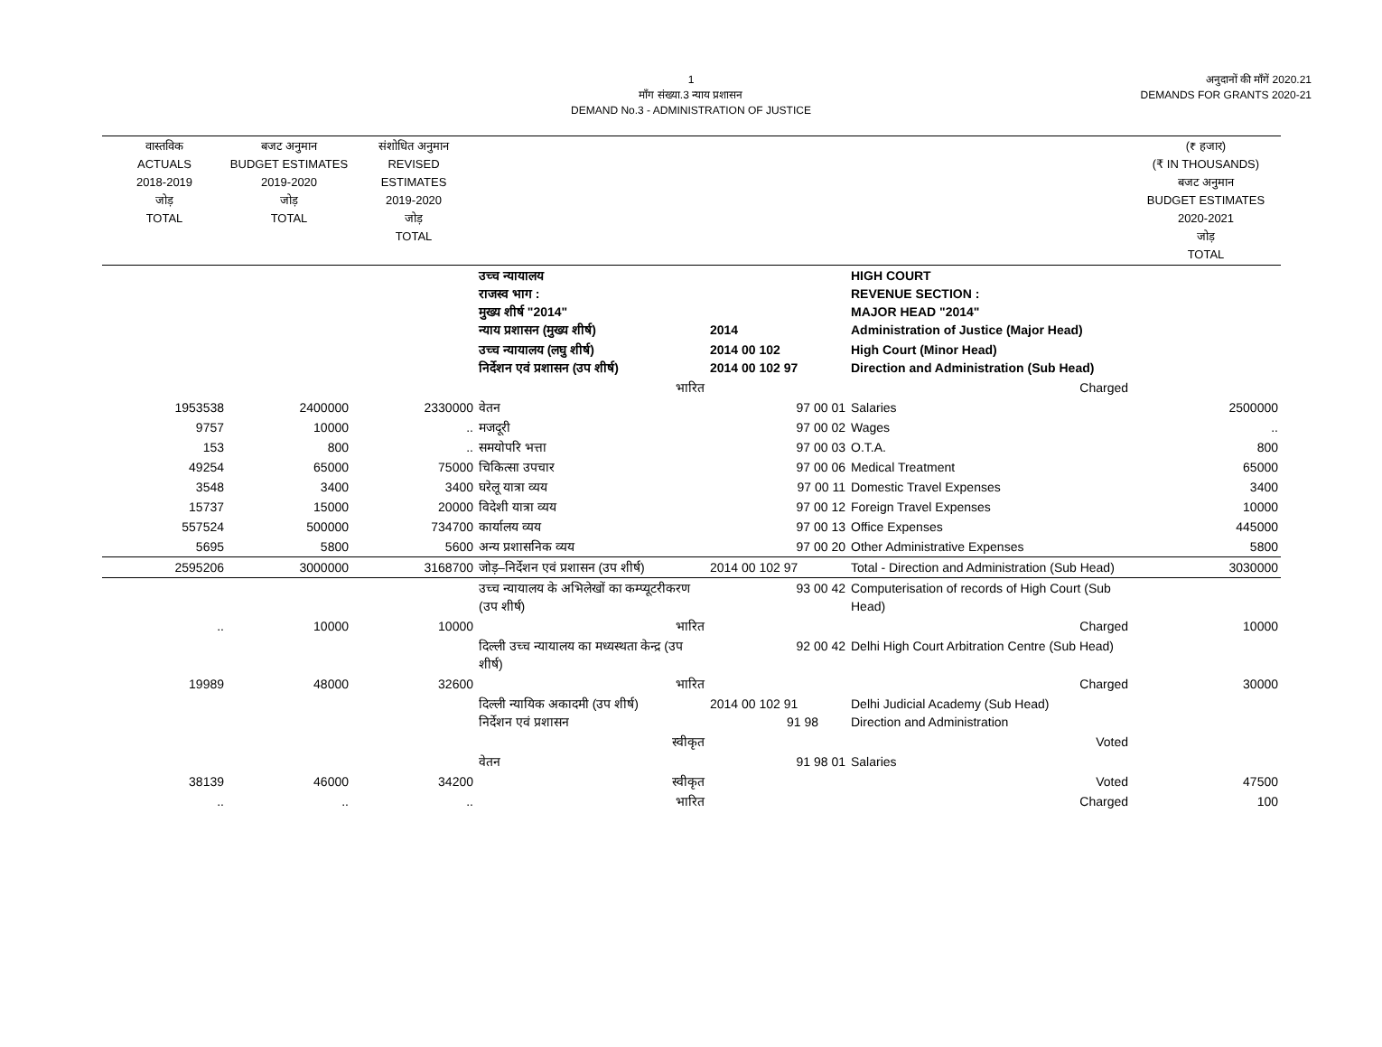1
माँग संख्या.3 न्याय प्रशासन
DEMAND No.3 - ADMINISTRATION OF JUSTICE
अनुदानों की माँगें 2020.21
DEMANDS FOR GRANTS 2020-21
| वास्तविक ACTUALS 2018-2019 जोड़ TOTAL | बजट अनुमान BUDGET ESTIMATES 2019-2020 जोड़ TOTAL | संशोधित अनुमान REVISED ESTIMATES 2019-2020 जोड़ TOTAL | | | | (₹ हजार) (₹ IN THOUSANDS) बजट अनुमान BUDGET ESTIMATES 2020-2021 जोड़ TOTAL |
| --- | --- | --- | --- | --- | --- | --- |
| | | | उच्च न्यायालय राजस्व भाग : मुख्य शीर्ष "2014" न्याय प्रशासन (मुख्य शीर्ष) | 2014 | HIGH COURT REVENUE SECTION : MAJOR HEAD "2014" Administration of Justice (Major Head) | |
| | | | उच्च न्यायालय (लघु शीर्ष) निर्देशन एवं प्रशासन (उप शीर्ष) | 2014 00 102 2014 00 102 97 | High Court (Minor Head) Direction and Administration (Sub Head) | |
| | | | भारित | | Charged | |
| 1953538 | 2400000 | 2330000 | वेतन | 97 00 01 | Salaries | 2500000 |
| 9757 | 10000 | .. | मजदूरी | 97 00 02 | Wages | .. |
| 153 | 800 | .. | समयोपरि भत्ता | 97 00 03 | O.T.A. | 800 |
| 49254 | 65000 | 75000 | चिकित्सा उपचार | 97 00 06 | Medical Treatment | 65000 |
| 3548 | 3400 | 3400 | घरेलू यात्रा व्यय | 97 00 11 | Domestic Travel Expenses | 3400 |
| 15737 | 15000 | 20000 | विदेशी यात्रा व्यय | 97 00 12 | Foreign Travel Expenses | 10000 |
| 557524 | 500000 | 734700 | कार्यालय व्यय | 97 00 13 | Office Expenses | 445000 |
| 5695 | 5800 | 5600 | अन्य प्रशासनिक व्यय | 97 00 20 | Other Administrative Expenses | 5800 |
| 2595206 | 3000000 | 3168700 | जोड़–निर्देशन एवं प्रशासन (उप शीर्ष) | 2014 00 102 97 | Total - Direction and Administration (Sub Head) | 3030000 |
| | | | उच्च न्यायालय के अभिलेखों का कम्प्यूटरीकरण (उप शीर्ष) | 93 00 42 | Computerisation of records of High Court (Sub Head) | |
| .. | 10000 | 10000 | भारित | | Charged | 10000 |
| | | | दिल्ली उच्च न्यायालय का मध्यस्थता केन्द्र (उप शीर्ष) | 92 00 42 | Delhi High Court Arbitration Centre (Sub Head) | |
| 19989 | 48000 | 32600 | भारित | | Charged | 30000 |
| | | | दिल्ली न्यायिक अकादमी (उप शीर्ष) निर्देशन एवं प्रशासन | 2014 00 102 91 91 98 | Delhi Judicial Academy (Sub Head) Direction and Administration | |
| | | | स्वीकृत | | Voted | |
| | | | वेतन | 91 98 01 | Salaries | |
| 38139 | 46000 | 34200 | स्वीकृत | | Voted | 47500 |
| .. | .. | .. | भारित | | Charged | 100 |